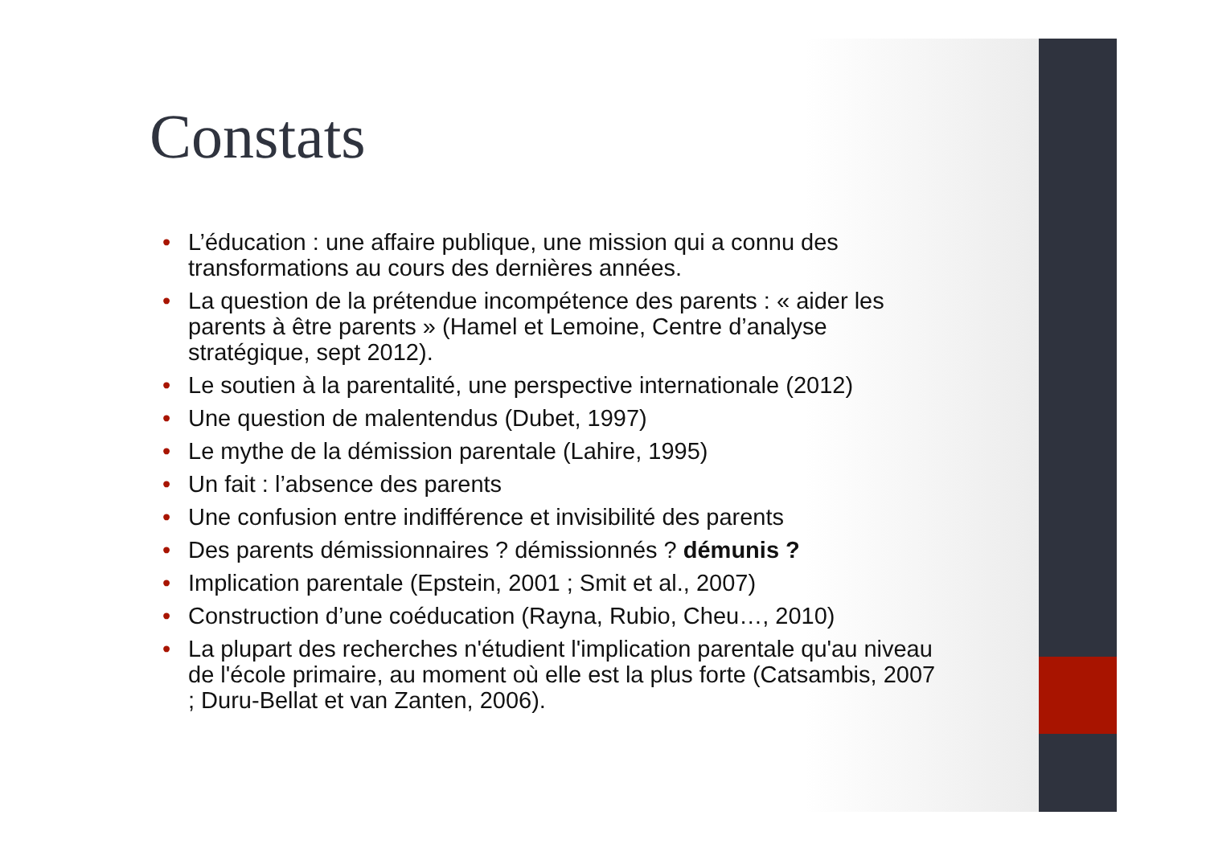Constats
• L’éducation : une affaire publique, une mission qui a connu des transformations au cours des dernières années.
• La question de la prétendue incompétence des parents : « aider les parents à être parents » (Hamel et Lemoine, Centre d’analyse stratégique, sept 2012).
• Le soutien à la parentalité, une perspective internationale (2012)
• Une question de malentendus (Dubet, 1997)
• Le mythe de la démission parentale (Lahire, 1995)
• Un fait : l’absence des parents
• Une confusion entre indifférence et invisibilité des parents
• Des parents démissionnaires ? démissionnés ? démunis ?
• Implication parentale (Epstein, 2001 ; Smit et al., 2007)
• Construction d’une coéducation (Rayna, Rubio, Cheu…, 2010)
• La plupart des recherches n'étudient l'implication parentale qu'au niveau de l'école primaire, au moment où elle est la plus forte (Catsambis, 2007 ; Duru-Bellat et van Zanten, 2006).